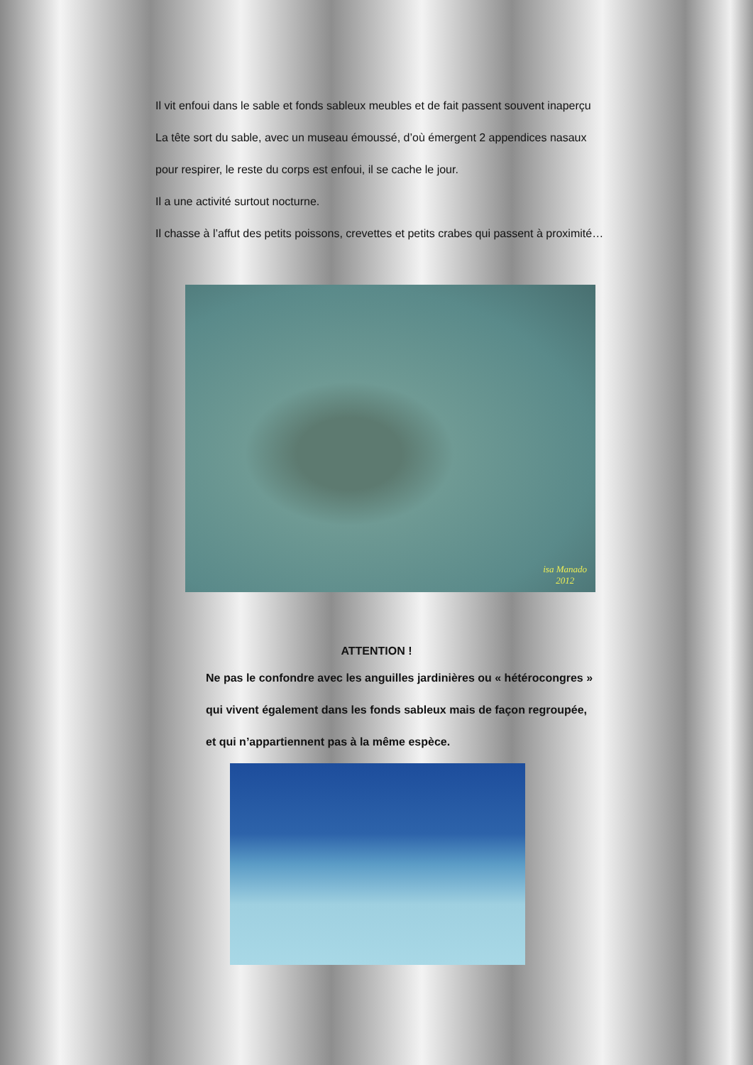Il vit enfoui dans le sable et fonds sableux meubles et de fait passent souvent inaperçu
La tête sort du sable, avec un museau émoussé, d’où émergent 2 appendices nasaux
pour respirer, le reste du corps est enfoui, il se cache le jour.
Il a une activité surtout nocturne.
Il chasse à l’affut des petits poissons, crevettes et petits crabes qui passent à proximité…
isa Manado
2012
ATTENTION !
Ne pas le confondre avec les anguilles jardinières ou « hétérocongres »
qui vivent également dans les fonds sableux mais de façon regroupée,
et qui n’appartiennent pas à la même espèce.